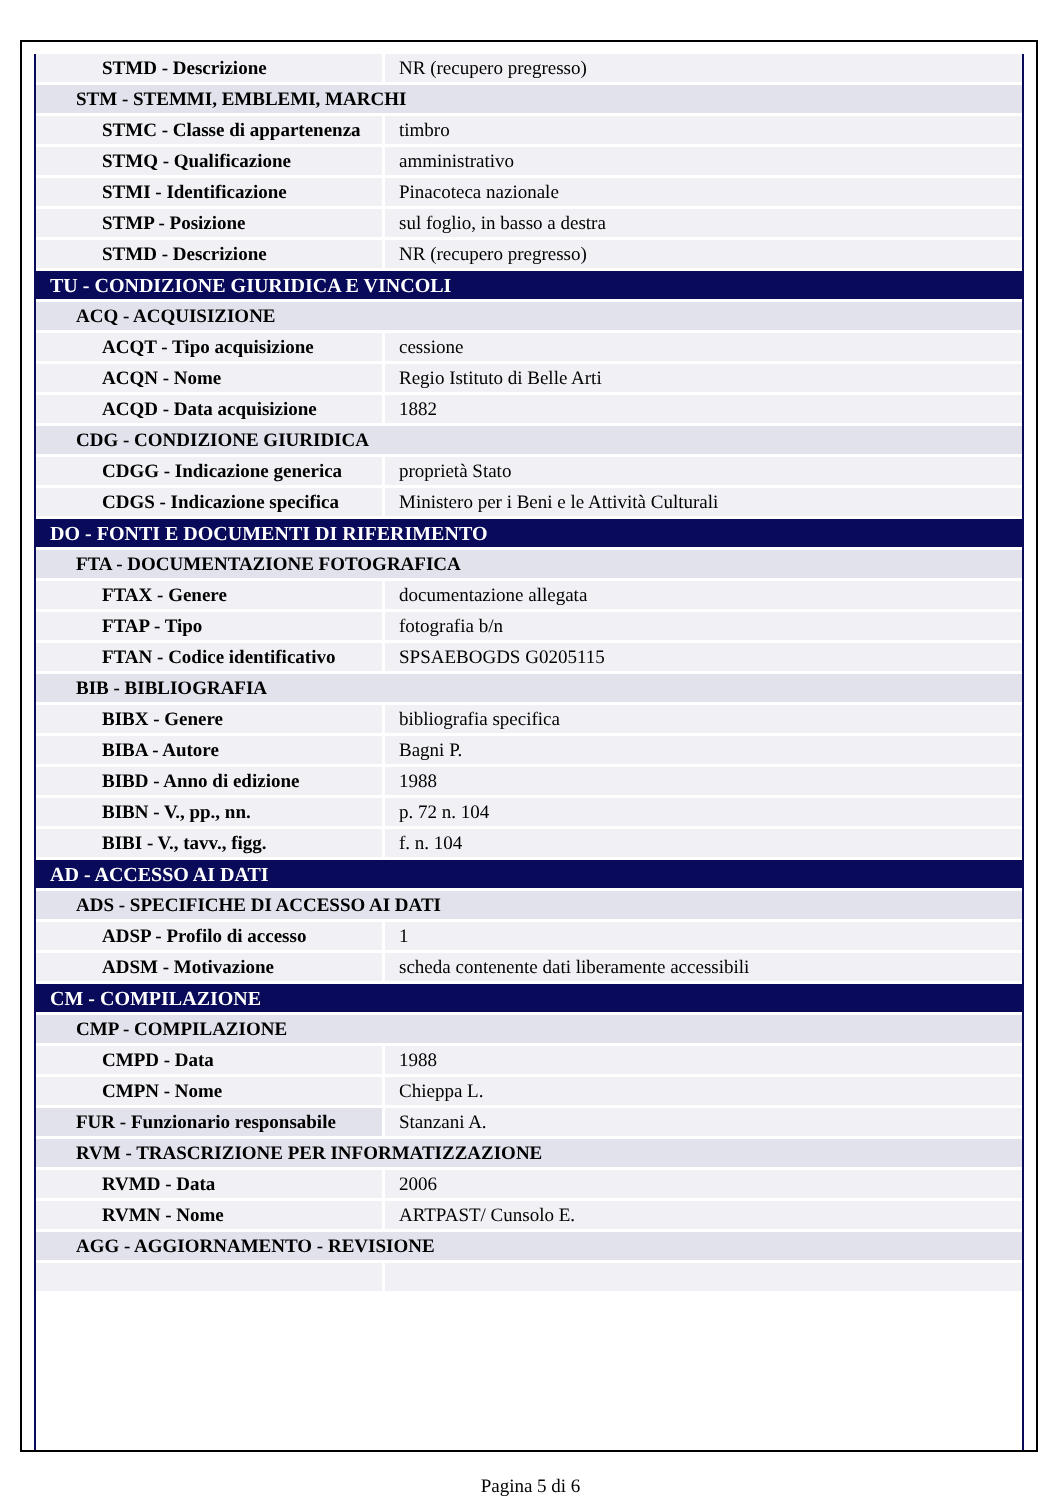| STMD - Descrizione | NR (recupero pregresso) |
| STM - STEMMI, EMBLEMI, MARCHI | |
| STMC - Classe di appartenenza | timbro |
| STMQ - Qualificazione | amministrativo |
| STMI - Identificazione | Pinacoteca nazionale |
| STMP - Posizione | sul foglio, in basso a destra |
| STMD - Descrizione | NR (recupero pregresso) |
| TU - CONDIZIONE GIURIDICA E VINCOLI | |
| ACQ - ACQUISIZIONE | |
| ACQT - Tipo acquisizione | cessione |
| ACQN - Nome | Regio Istituto di Belle Arti |
| ACQD - Data acquisizione | 1882 |
| CDG - CONDIZIONE GIURIDICA | |
| CDGG - Indicazione generica | proprietà Stato |
| CDGS - Indicazione specifica | Ministero per i Beni e le Attività Culturali |
| DO - FONTI E DOCUMENTI DI RIFERIMENTO | |
| FTA - DOCUMENTAZIONE FOTOGRAFICA | |
| FTAX - Genere | documentazione allegata |
| FTAP - Tipo | fotografia b/n |
| FTAN - Codice identificativo | SPSAEBOGDS G0205115 |
| BIB - BIBLIOGRAFIA | |
| BIBX - Genere | bibliografia specifica |
| BIBA - Autore | Bagni P. |
| BIBD - Anno di edizione | 1988 |
| BIBN - V., pp., nn. | p. 72 n. 104 |
| BIBI - V., tavv., figg. | f. n. 104 |
| AD - ACCESSO AI DATI | |
| ADS - SPECIFICHE DI ACCESSO AI DATI | |
| ADSP - Profilo di accesso | 1 |
| ADSM - Motivazione | scheda contenente dati liberamente accessibili |
| CM - COMPILAZIONE | |
| CMP - COMPILAZIONE | |
| CMPD - Data | 1988 |
| CMPN - Nome | Chieppa L. |
| FUR - Funzionario responsabile | Stanzani A. |
| RVM - TRASCRIZIONE PER INFORMATIZZAZIONE | |
| RVMD - Data | 2006 |
| RVMN - Nome | ARTPAST/ Cunsolo E. |
| AGG - AGGIORNAMENTO - REVISIONE | |
Pagina 5 di 6